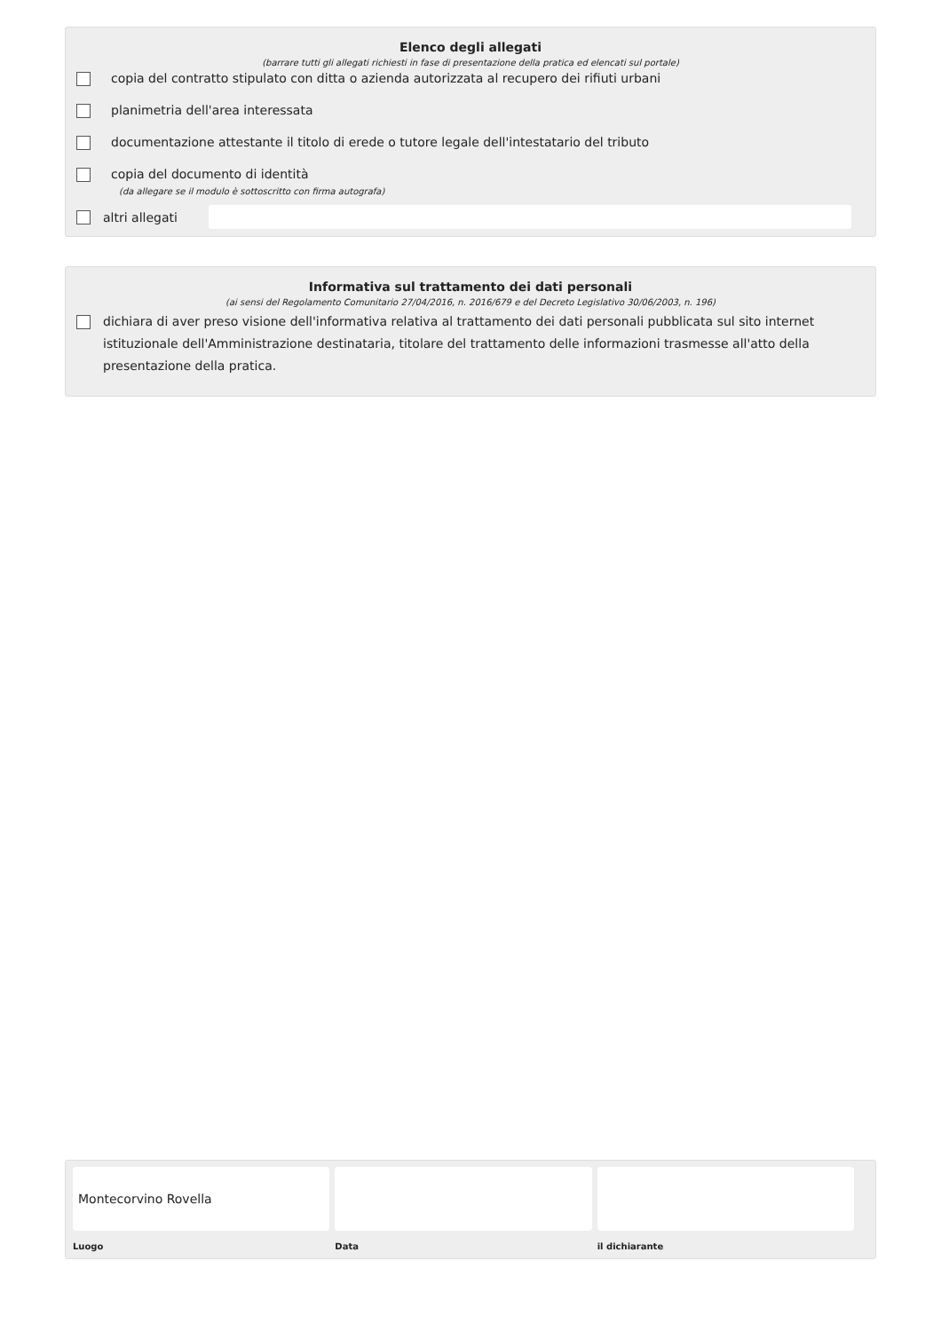Elenco degli allegati
(barrare tutti gli allegati richiesti in fase di presentazione della pratica ed elencati sul portale)
copia del contratto stipulato con ditta o azienda autorizzata al recupero dei rifiuti urbani
planimetria dell'area interessata
documentazione attestante il titolo di erede o tutore legale dell'intestatario del tributo
copia del documento di identità
(da allegare se il modulo è sottoscritto con firma autografa)
altri allegati
Informativa sul trattamento dei dati personali
(ai sensi del Regolamento Comunitario 27/04/2016, n. 2016/679 e del Decreto Legislativo 30/06/2003, n. 196)
dichiara di aver preso visione dell'informativa relativa al trattamento dei dati personali pubblicata sul sito internet istituzionale dell'Amministrazione destinataria, titolare del trattamento delle informazioni trasmesse all'atto della presentazione della pratica.
Montecorvino Rovella
Luogo
Data il dichiarante